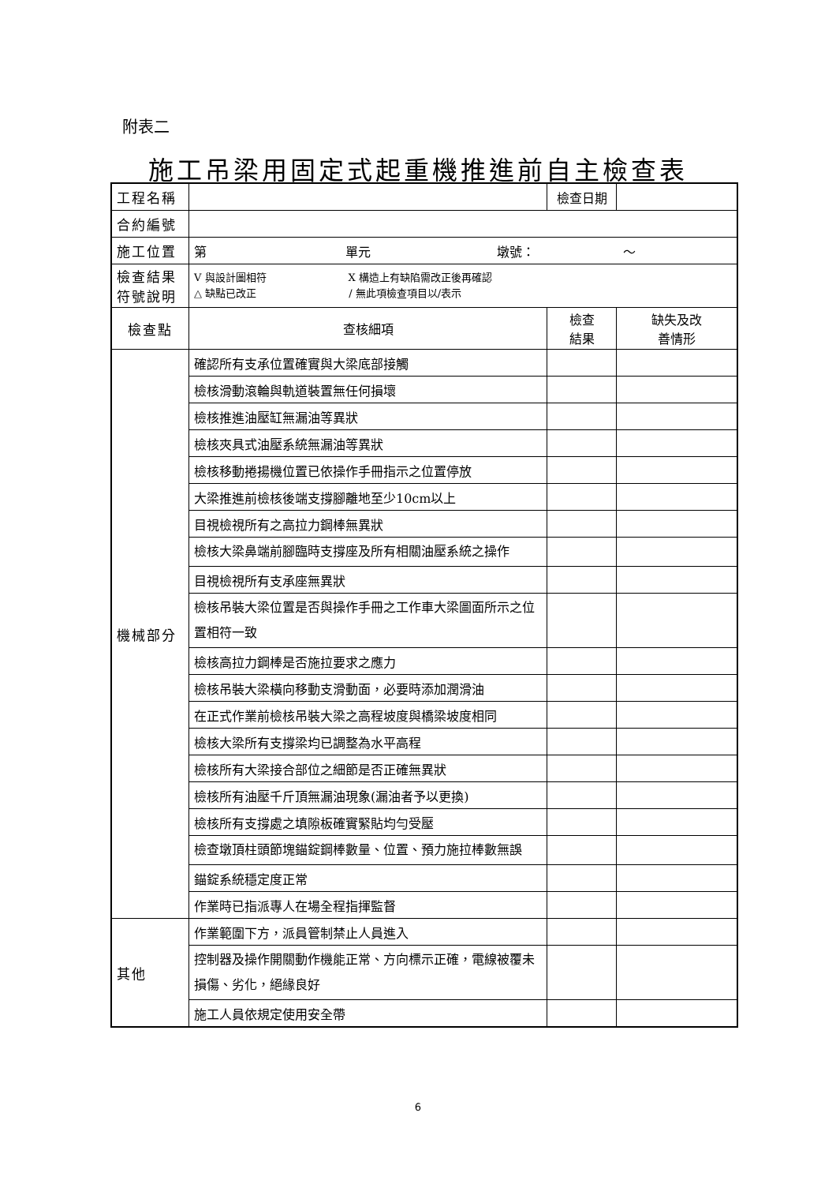附表二
施工吊梁用固定式起重機推進前自主檢查表
| 工程名稱 | | 檢查日期 | | |
| 合約編號 | | | | |
| 施工位置 | 第 單元 墩號： ～ | | | |
| 檢查結果 符號說明 | V 與設計圖相符 X 構造上有缺陷需改正後再確認 △ 缺點已改正 / 無此項檢查項目以/表示 | | | |
| 檢查點 | 查核細項 | | 檢查 結果 | 缺失及改 善情形 |
| 機械部分 | 確認所有支承位置確實與大梁底部接觸 | | | |
| | 檢核滑動滾輪與軌道裝置無任何損壞 | | | |
| | 檢核推進油壓缸無漏油等異狀 | | | |
| | 檢核夾具式油壓系統無漏油等異狀 | | | |
| | 檢核移動捲揚機位置已依操作手冊指示之位置停放 | | | |
| | 大梁推進前檢核後端支撐腳離地至少10cm以上 | | | |
| | 目視檢視所有之高拉力鋼棒無異狀 | | | |
| | 檢核大梁鼻端前腳臨時支撐座及所有相關油壓系統之操作 | | | |
| | 目視檢視所有支承座無異狀 | | | |
| | 檢核吊裝大梁位置是否與操作手冊之工作車大梁圖面所示之位置相符一致 | | | |
| | 檢核高拉力鋼棒是否施拉要求之應力 | | | |
| | 檢核吊裝大梁橫向移動支滑動面，必要時添加潤滑油 | | | |
| | 在正式作業前檢核吊裝大梁之高程坡度與橋梁坡度相同 | | | |
| | 檢核大梁所有支撐梁均已調整為水平高程 | | | |
| | 檢核所有大梁接合部位之細節是否正確無異狀 | | | |
| | 檢核所有油壓千斤頂無漏油現象(漏油者予以更換) | | | |
| | 檢核所有支撐處之填隙板確實緊貼均勻受壓 | | | |
| | 檢查墩頂柱頭節塊錨錠鋼棒數量、位置、預力施拉棒數無誤 | | | |
| | 錨錠系統穩定度正常 | | | |
| | 作業時已指派專人在場全程指揮監督 | | | |
| 其他 | 作業範圍下方，派員管制禁止人員進入 | | | |
| | 控制器及操作開關動作機能正常、方向標示正確，電線被覆未損傷、劣化，絕緣良好 | | | |
| | 施工人員依規定使用安全帶 | | | |
6